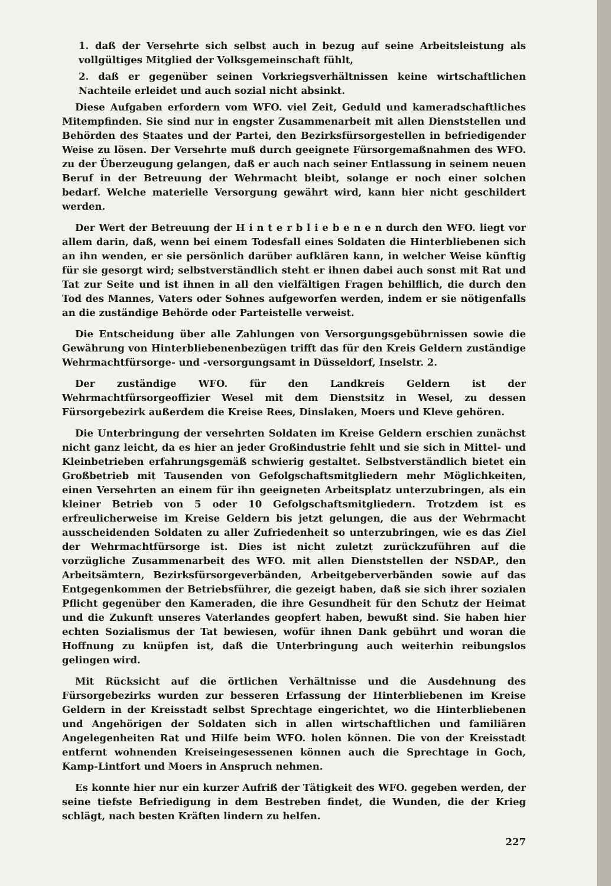1. daß der Versehrte sich selbst auch in bezug auf seine Arbeitsleistung als vollgültiges Mitglied der Volksgemeinschaft fühlt,
2. daß er gegenüber seinen Vorkriegsverhältnissen keine wirtschaftlichen Nachteile erleidet und auch sozial nicht absinkt.
Diese Aufgaben erfordern vom WFO. viel Zeit, Geduld und kameradschaftliches Mitempfinden. Sie sind nur in engster Zusammenarbeit mit allen Dienststellen und Behörden des Staates und der Partei, den Bezirksfürsorgestellen in befriedigender Weise zu lösen. Der Versehrte muß durch geeignete Fürsorgemaßnahmen des WFO. zu der Überzeugung gelangen, daß er auch nach seiner Entlassung in seinem neuen Beruf in der Betreuung der Wehrmacht bleibt, solange er noch einer solchen bedarf. Welche materielle Versorgung gewährt wird, kann hier nicht geschildert werden.
Der Wert der Betreuung der H i n t e r b l i e b e n e n durch den WFO. liegt vor allem darin, daß, wenn bei einem Todesfall eines Soldaten die Hinterbliebenen sich an ihn wenden, er sie persönlich darüber aufklären kann, in welcher Weise künftig für sie gesorgt wird; selbstverständlich steht er ihnen dabei auch sonst mit Rat und Tat zur Seite und ist ihnen in all den vielfältigen Fragen behilflich, die durch den Tod des Mannes, Vaters oder Sohnes aufgeworfen werden, indem er sie nötigenfalls an die zuständige Behörde oder Parteistelle verweist.
Die Entscheidung über alle Zahlungen von Versorgungsgebührnissen sowie die Gewährung von Hinterbliebenenbezügen trifft das für den Kreis Geldern zuständige Wehrmachtfürsorge- und -versorgungsamt in Düsseldorf, Inselstr. 2.
Der zuständige WFO. für den Landkreis Geldern ist der Wehrmachtfürsorgeoffizier Wesel mit dem Dienstsitz in Wesel, zu dessen Fürsorgebezirk außerdem die Kreise Rees, Dinslaken, Moers und Kleve gehören.
Die Unterbringung der versehrten Soldaten im Kreise Geldern erschien zunächst nicht ganz leicht, da es hier an jeder Großindustrie fehlt und sie sich in Mittel- und Kleinbetrieben erfahrungsgemäß schwierig gestaltet. Selbstverständlich bietet ein Großbetrieb mit Tausenden von Gefolgschaftsmitgliedern mehr Möglichkeiten, einen Versehrten an einem für ihn geeigneten Arbeitsplatz unterzubringen, als ein kleiner Betrieb von 5 oder 10 Gefolgschaftsmitgliedern. Trotzdem ist es erfreulicherweise im Kreise Geldern bis jetzt gelungen, die aus der Wehrmacht ausscheidenden Soldaten zu aller Zufriedenheit so unterzubringen, wie es das Ziel der Wehrmachtfürsorge ist. Dies ist nicht zuletzt zurückzuführen auf die vorzügliche Zusammenarbeit des WFO. mit allen Dienststellen der NSDAP., den Arbeitsämtern, Bezirksfürsorgeverbänden, Arbeitgeberverbänden sowie auf das Entgegenkommen der Betriebsführer, die gezeigt haben, daß sie sich ihrer sozialen Pflicht gegenüber den Kameraden, die ihre Gesundheit für den Schutz der Heimat und die Zukunft unseres Vaterlandes geopfert haben, bewußt sind. Sie haben hier echten Sozialismus der Tat bewiesen, wofür ihnen Dank gebührt und woran die Hoffnung zu knüpfen ist, daß die Unterbringung auch weiterhin reibungslos gelingen wird.
Mit Rücksicht auf die örtlichen Verhältnisse und die Ausdehnung des Fürsorgebezirks wurden zur besseren Erfassung der Hinterbliebenen im Kreise Geldern in der Kreisstadt selbst Sprechtage eingerichtet, wo die Hinterbliebenen und Angehörigen der Soldaten sich in allen wirtschaftlichen und familiären Angelegenheiten Rat und Hilfe beim WFO. holen können. Die von der Kreisstadt entfernt wohnenden Kreiseingesessenen können auch die Sprechtage in Goch, Kamp-Lintfort und Moers in Anspruch nehmen.
Es konnte hier nur ein kurzer Aufriß der Tätigkeit des WFO. gegeben werden, der seine tiefste Befriedigung in dem Bestreben findet, die Wunden, die der Krieg schlägt, nach besten Kräften lindern zu helfen.
227